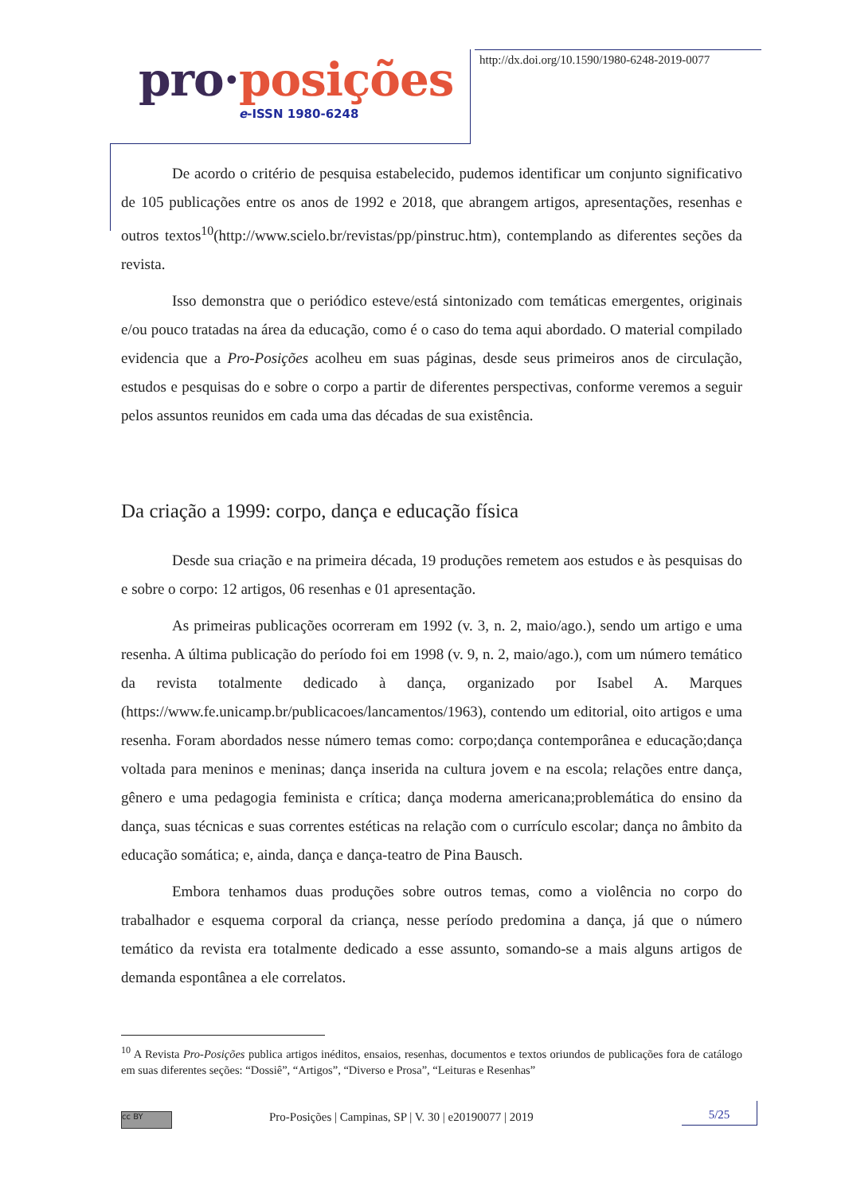pro·posições
e-ISSN 1980-6248
http://dx.doi.org/10.1590/1980-6248-2019-0077
De acordo o critério de pesquisa estabelecido, pudemos identificar um conjunto significativo de 105 publicações entre os anos de 1992 e 2018, que abrangem artigos, apresentações, resenhas e outros textos<sup>10</sup>(http://www.scielo.br/revistas/pp/pinstruc.htm), contemplando as diferentes seções da revista.
Isso demonstra que o periódico esteve/está sintonizado com temáticas emergentes, originais e/ou pouco tratadas na área da educação, como é o caso do tema aqui abordado. O material compilado evidencia que a Pro-Posições acolheu em suas páginas, desde seus primeiros anos de circulação, estudos e pesquisas do e sobre o corpo a partir de diferentes perspectivas, conforme veremos a seguir pelos assuntos reunidos em cada uma das décadas de sua existência.
Da criação a 1999: corpo, dança e educação física
Desde sua criação e na primeira década, 19 produções remetem aos estudos e às pesquisas do e sobre o corpo: 12 artigos, 06 resenhas e 01 apresentação.
As primeiras publicações ocorreram em 1992 (v. 3, n. 2, maio/ago.), sendo um artigo e uma resenha. A última publicação do período foi em 1998 (v. 9, n. 2, maio/ago.), com um número temático da revista totalmente dedicado à dança, organizado por Isabel A. Marques (https://www.fe.unicamp.br/publicacoes/lancamentos/1963), contendo um editorial, oito artigos e uma resenha. Foram abordados nesse número temas como: corpo;dança contemporânea e educação;dança voltada para meninos e meninas; dança inserida na cultura jovem e na escola; relações entre dança, gênero e uma pedagogia feminista e crítica; dança moderna americana;problemática do ensino da dança, suas técnicas e suas correntes estéticas na relação com o currículo escolar; dança no âmbito da educação somática; e, ainda, dança e dança-teatro de Pina Bausch.
Embora tenhamos duas produções sobre outros temas, como a violência no corpo do trabalhador e esquema corporal da criança, nesse período predomina a dança, já que o número temático da revista era totalmente dedicado a esse assunto, somando-se a mais alguns artigos de demanda espontânea a ele correlatos.
<sup>10</sup> A Revista Pro-Posições publica artigos inéditos, ensaios, resenhas, documentos e textos oriundos de publicações fora de catálogo em suas diferentes seções: “Dossiê”, “Artigos”, “Diverso e Prosa”, “Leituras e Resenhas”
cc BY Pro-Posições | Campinas, SP | V. 30 | e20190077 | 2019
5/25